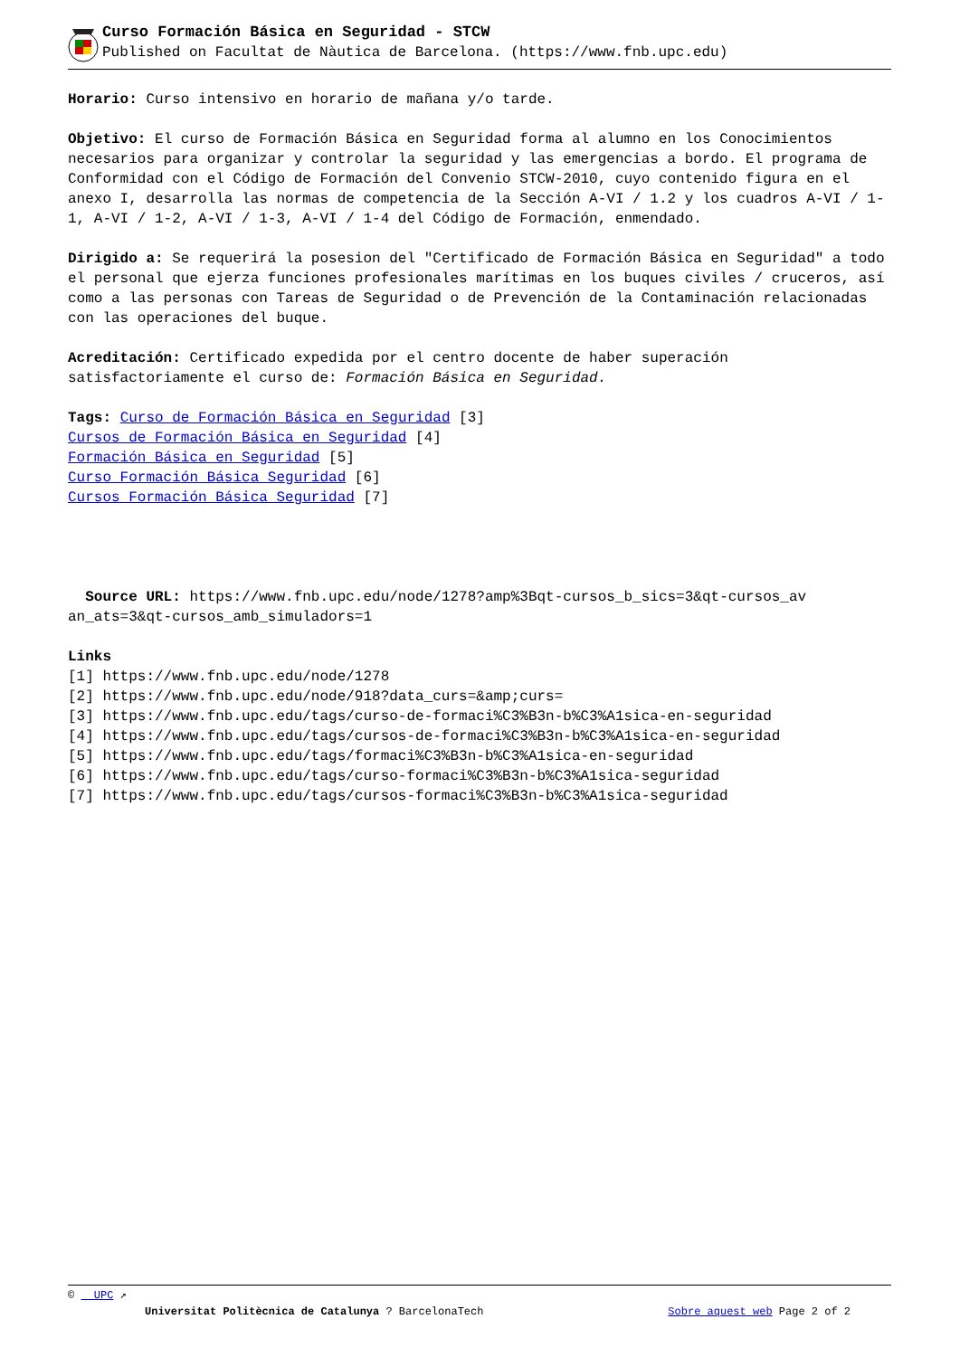Curso Formación Básica en Seguridad - STCW
Published on Facultat de Nàutica de Barcelona. (https://www.fnb.upc.edu)
Horario: Curso intensivo en horario de mañana y/o tarde.
Objetivo: El curso de Formación Básica en Seguridad forma al alumno en los Conocimientos necesarios para organizar y controlar la seguridad y las emergencias a bordo. El programa de Conformidad con el Código de Formación del Convenio STCW-2010, cuyo contenido figura en el anexo I, desarrolla las normas de competencia de la Sección A-VI / 1.2 y los cuadros A-VI / 1-1, A-VI / 1-2, A-VI / 1-3, A-VI / 1-4 del Código de Formación, enmendado.
Dirigido a: Se requerirá la posesion del "Certificado de Formación Básica en Seguridad" a todo el personal que ejerza funciones profesionales marítimas en los buques civiles / cruceros, así como a las personas con Tareas de Seguridad o de Prevención de la Contaminación relacionadas con las operaciones del buque.
Acreditación: Certificado expedida por el centro docente de haber superación satisfactoriamente el curso de: Formación Básica en Seguridad.
Tags: Curso de Formación Básica en Seguridad [3]
Cursos de Formación Básica en Seguridad [4]
Formación Básica en Seguridad [5]
Curso Formación Básica Seguridad [6]
Cursos Formación Básica Seguridad [7]
Source URL: https://www.fnb.upc.edu/node/1278?amp%3Bqt-cursos_b_sics=3&qt-cursos_av an_ats=3&qt-cursos_amb_simuladors=1
Links
[1] https://www.fnb.upc.edu/node/1278
[2] https://www.fnb.upc.edu/node/918?data_curs=&amp;curs=
[3] https://www.fnb.upc.edu/tags/curso-de-formaci%C3%B3n-b%C3%A1sica-en-seguridad
[4] https://www.fnb.upc.edu/tags/cursos-de-formaci%C3%B3n-b%C3%A1sica-en-seguridad
[5] https://www.fnb.upc.edu/tags/formaci%C3%B3n-b%C3%A1sica-en-seguridad
[6] https://www.fnb.upc.edu/tags/curso-formaci%C3%B3n-b%C3%A1sica-seguridad
[7] https://www.fnb.upc.edu/tags/cursos-formaci%C3%B3n-b%C3%A1sica-seguridad
© UPC ↗
Universitat Politècnica de Catalunya ? BarcelonaTech Sobre aquest web Page 2 of 2